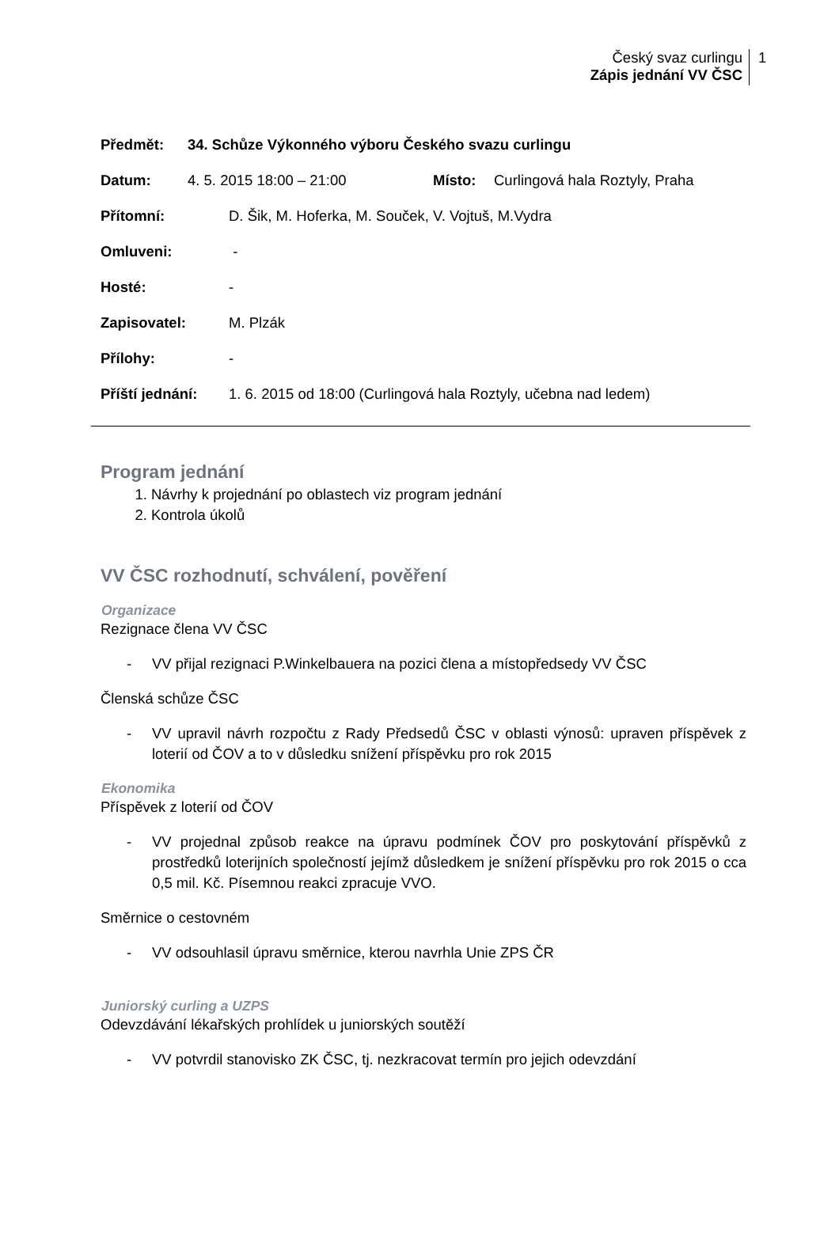Český svaz curlingu
Zápis jednání VV ČSC
1
Předmět: 34. Schůze Výkonného výboru Českého svazu curlingu
Datum: 4. 5. 2015 18:00 – 21:00 Místo: Curlingová hala Roztyly, Praha
Přítomní: D. Šik, M. Hoferka, M. Souček, V. Vojtuš, M.Vydra
Omluveni: -
Hosté: -
Zapisovatel: M. Plzák
Přílohy: -
Příští jednání: 1. 6. 2015 od 18:00 (Curlingová hala Roztyly, učebna nad ledem)
Program jednání
1. Návrhy k projednání po oblastech viz program jednání
2. Kontrola úkolů
VV ČSC rozhodnutí, schválení, pověření
Organizace
Rezignace člena VV ČSC
- VV přijal rezignaci P.Winkelbauera na pozici člena a místopředsedy VV ČSC
Členská schůze ČSC
- VV upravil návrh rozpočtu z Rady Předsedů ČSC v oblasti výnosů: upraven příspěvek z loterií od ČOV a to v důsledku snížení příspěvku pro rok 2015
Ekonomika
Příspěvek z loterií od ČOV
- VV projednal způsob reakce na úpravu podmínek ČOV pro poskytování příspěvků z prostředků loterijních společností jejímž důsledkem je snížení příspěvku pro rok 2015 o cca 0,5 mil. Kč. Písemnou reakci zpracuje VVO.
Směrnice o cestovném
- VV odsouhlasil úpravu směrnice, kterou navrhla Unie ZPS ČR
Juniorský curling a UZPS
Odevzdávání lékařských prohlídek u juniorských soutěží
- VV potvrdil stanovisko ZK ČSC, tj. nezkracovat termín pro jejich odevzdání